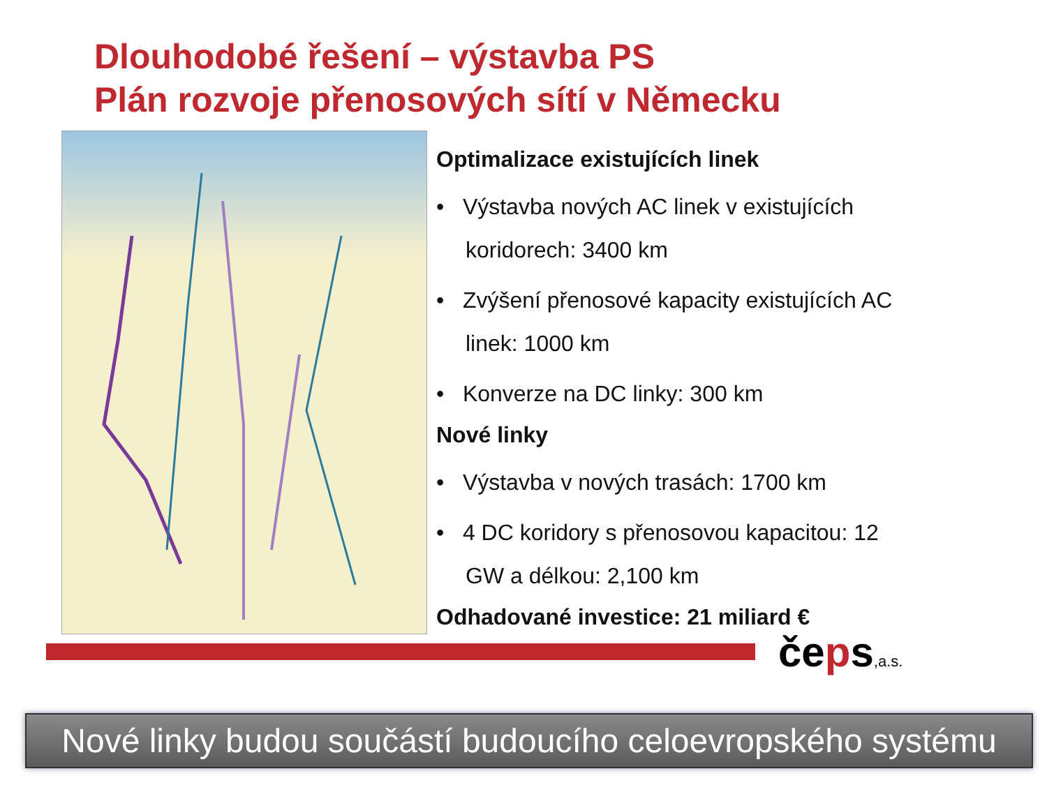Dlouhodobé řešení – výstavba PS
Plán rozvoje přenosových sítí v Německu
Optimalizace existujících linek
• Výstavba nových AC linek v existujících koridorech: 3400 km
• Zvýšení přenosové kapacity existujících AC linek: 1000 km
• Konverze na DC linky: 300 km
Nové linky
• Výstavba v nových trasách: 1700 km
• 4 DC koridory s přenosovou kapacitou: 12 GW a délkou: 2,100 km
Odhadované investice: 21 miliard €
čeps,a.s.
Nové linky budou součástí budoucího celoevropského systému